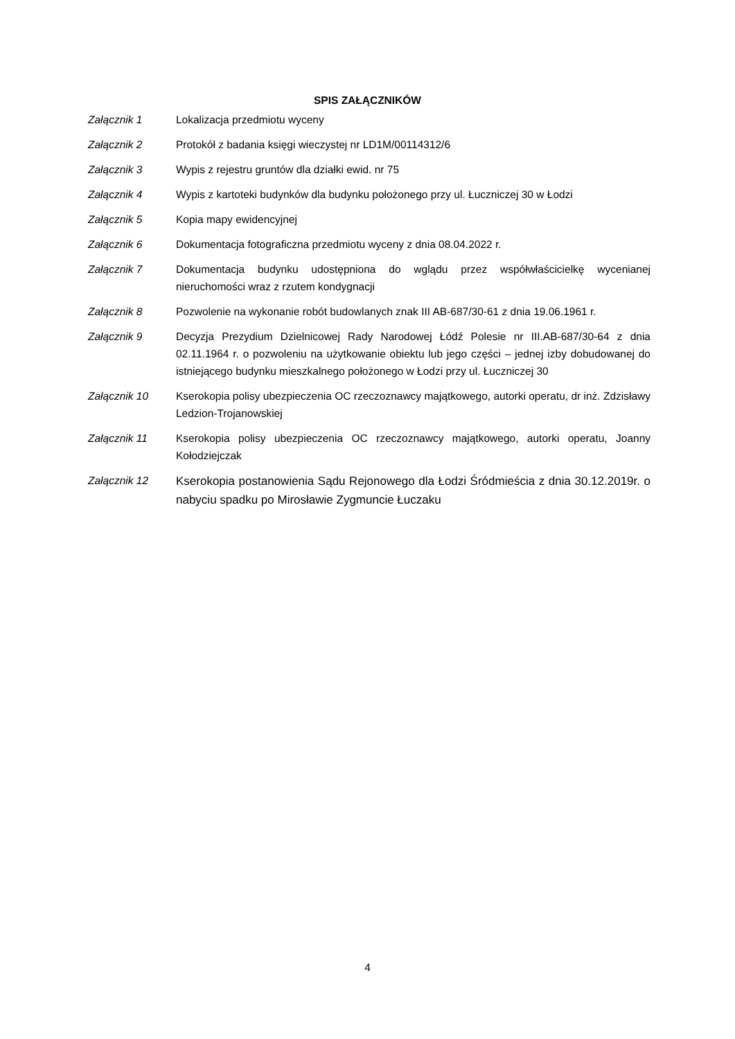SPIS ZAŁĄCZNIKÓW
Załącznik 1 Lokalizacja przedmiotu wyceny
Załącznik 2 Protokół z badania księgi wieczystej nr LD1M/00114312/6
Załącznik 3 Wypis z rejestru gruntów dla działki ewid. nr 75
Załącznik 4 Wypis z kartoteki budynków dla budynku położonego przy ul. Łuczniczej 30 w Łodzi
Załącznik 5 Kopia mapy ewidencyjnej
Załącznik 6 Dokumentacja fotograficzna przedmiotu wyceny z dnia 08.04.2022 r.
Załącznik 7 Dokumentacja budynku udostępniona do wglądu przez współwłaścicielkę wycenianej nieruchomości wraz z rzutem kondygnacji
Załącznik 8 Pozwolenie na wykonanie robót budowlanych znak III AB-687/30-61 z dnia 19.06.1961 r.
Załącznik 9 Decyzja Prezydium Dzielnicowej Rady Narodowej Łódź Polesie nr III.AB-687/30-64 z dnia 02.11.1964 r. o pozwoleniu na użytkowanie obiektu lub jego części – jednej izby dobudowanej do istniejącego budynku mieszkalnego położonego w Łodzi przy ul. Łuczniczej 30
Załącznik 10 Kserokopia polisy ubezpieczenia OC rzeczoznawcy majątkowego, autorki operatu, dr inż. Zdzisławy Ledzion-Trojanowskiej
Załącznik 11 Kserokopia polisy ubezpieczenia OC rzeczoznawcy majątkowego, autorki operatu, Joanny Kołodziejczak
Załącznik 12
Kserokopia postanowienia Sądu Rejonowego dla Łodzi Śródmieścia z dnia 30.12.2019r. o nabyciu spadku po Mirosławie Zygmuncie Łuczaku
4